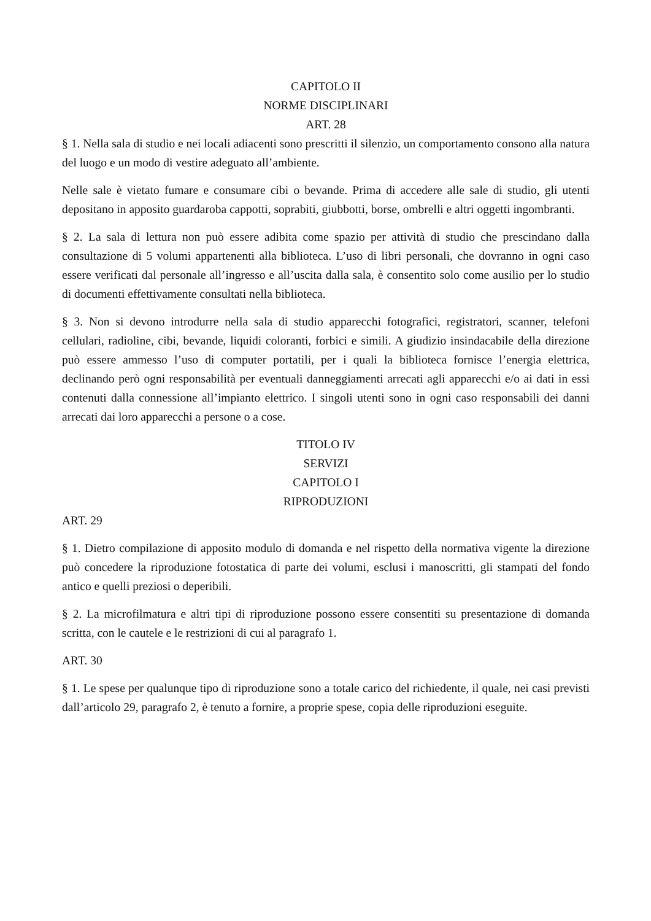CAPITOLO II
NORME DISCIPLINARI
ART. 28
§ 1. Nella sala di studio e nei locali adiacenti sono prescritti il silenzio, un comportamento consono alla natura del luogo e un modo di vestire adeguato all’ambiente.
Nelle sale è vietato fumare e consumare cibi o bevande. Prima di accedere alle sale di studio, gli utenti depositano in apposito guardaroba cappotti, soprabiti, giubbotti, borse, ombrelli e altri oggetti ingombranti.
§ 2. La sala di lettura non può essere adibita come spazio per attività di studio che prescindano dalla consultazione di 5 volumi appartenenti alla biblioteca. L’uso di libri personali, che dovranno in ogni caso essere verificati dal personale all’ingresso e all’uscita dalla sala, è consentito solo come ausilio per lo studio di documenti effettivamente consultati nella biblioteca.
§ 3. Non si devono introdurre nella sala di studio apparecchi fotografici, registratori, scanner, telefoni cellulari, radioline, cibi, bevande, liquidi coloranti, forbici e simili. A giudizio insindacabile della direzione può essere ammesso l’uso di computer portatili, per i quali la biblioteca fornisce l’energia elettrica, declinando però ogni responsabilità per eventuali danneggiamenti arrecati agli apparecchi e/o ai dati in essi contenuti dalla connessione all’impianto elettrico. I singoli utenti sono in ogni caso responsabili dei danni arrecati dai loro apparecchi a persone o a cose.
TITOLO IV
SERVIZI
CAPITOLO I
RIPRODUZIONI
ART. 29
§ 1. Dietro compilazione di apposito modulo di domanda e nel rispetto della normativa vigente la direzione può concedere la riproduzione fotostatica di parte dei volumi, esclusi i manoscritti, gli stampati del fondo antico e quelli preziosi o deperibili.
§ 2. La microfilmatura e altri tipi di riproduzione possono essere consentiti su presentazione di domanda scritta, con le cautele e le restrizioni di cui al paragrafo 1.
ART. 30
§ 1. Le spese per qualunque tipo di riproduzione sono a totale carico del richiedente, il quale, nei casi previsti dall’articolo 29, paragrafo 2, è tenuto a fornire, a proprie spese, copia delle riproduzioni eseguite.